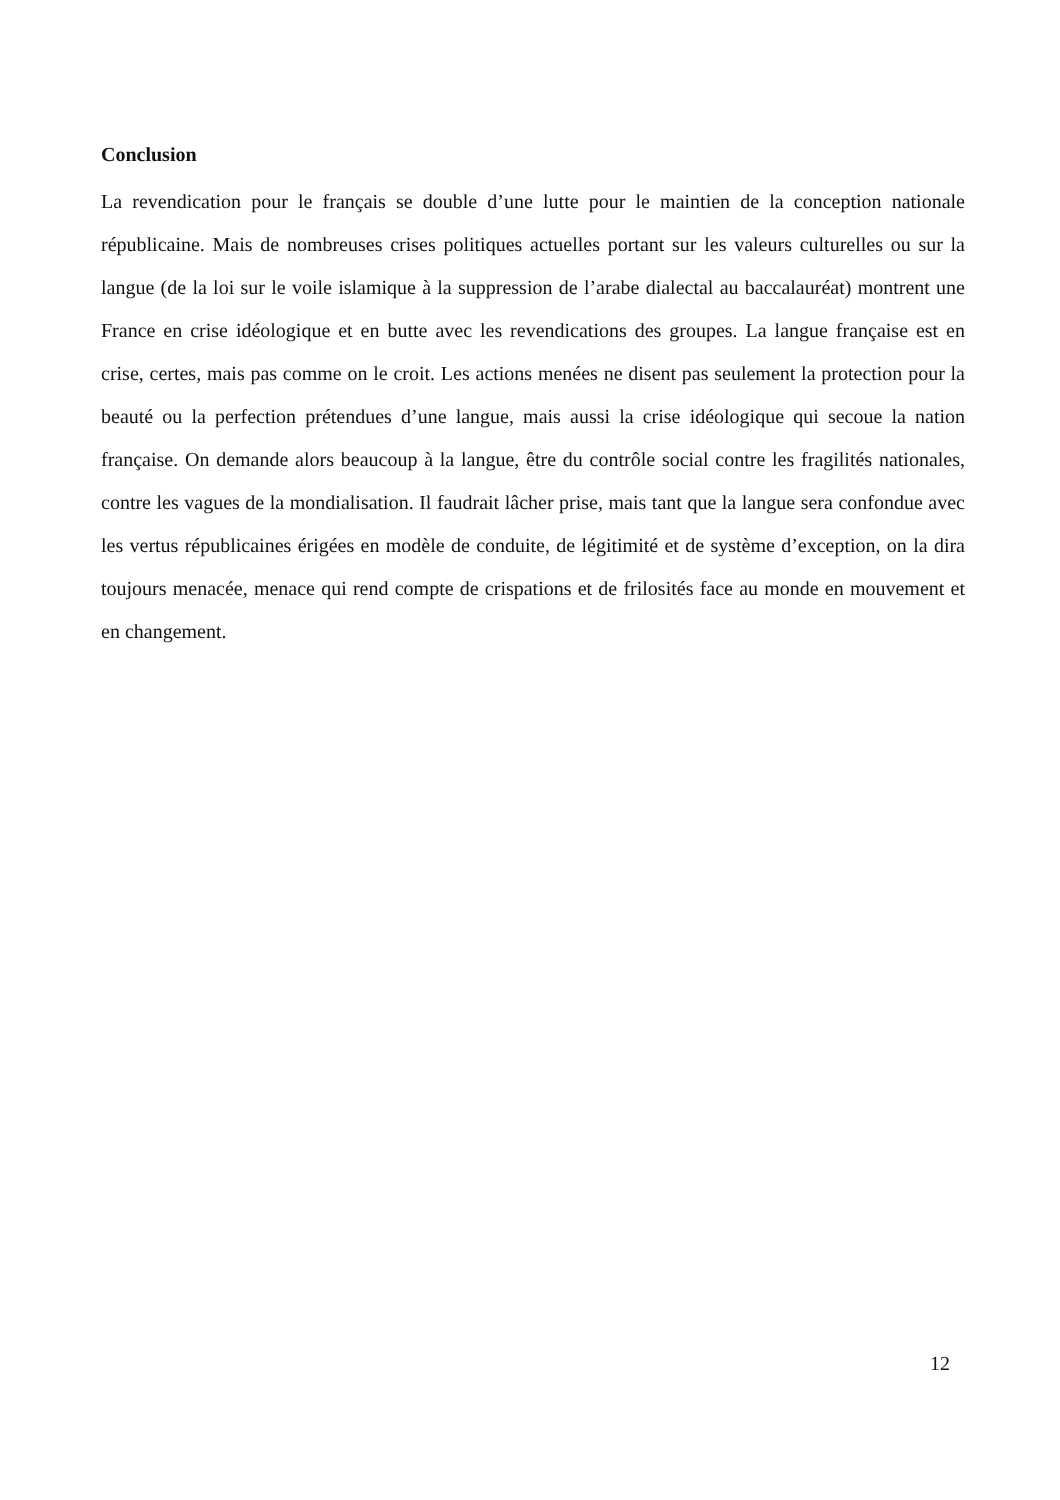Conclusion
La revendication pour le français se double d’une lutte pour le maintien de la conception nationale républicaine. Mais de nombreuses crises politiques actuelles portant sur les valeurs culturelles ou sur la langue (de la loi sur le voile islamique à la suppression de l’arabe dialectal au baccalauréat) montrent une France en crise idéologique et en butte avec les revendications des groupes. La langue française est en crise, certes, mais pas comme on le croit. Les actions menées ne disent pas seulement la protection pour la beauté ou la perfection prétendues d’une langue, mais aussi la crise idéologique qui secoue la nation française. On demande alors beaucoup à la langue, être du contrôle social contre les fragilités nationales, contre les vagues de la mondialisation. Il faudrait lâcher prise, mais tant que la langue sera confondue avec les vertus républicaines érigées en modèle de conduite, de légitimité et de système d’exception, on la dira toujours menacée, menace qui rend compte de crispations et de frilosités face au monde en mouvement et en changement.
12